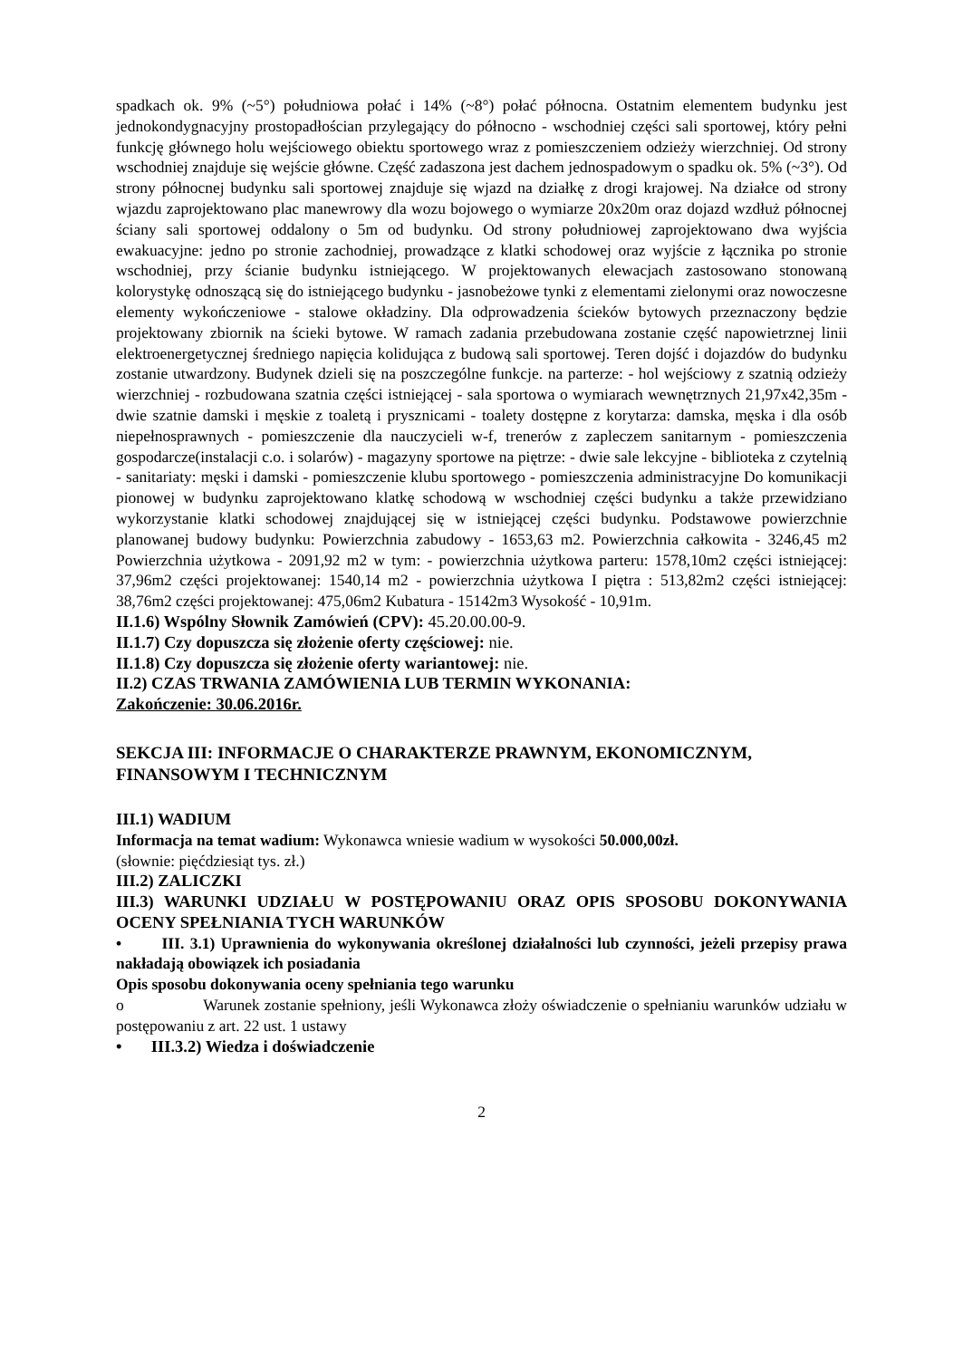spadkach ok. 9% (~5°) południowa połać i 14% (~8°) połać północna. Ostatnim elementem budynku jest jednokondygnacyjny prostopadłościan przylegający do północno - wschodniej części sali sportowej, który pełni funkcję głównego holu wejściowego obiektu sportowego wraz z pomieszczeniem odzieży wierzchniej. Od strony wschodniej znajduje się wejście główne. Część zadaszona jest dachem jednospadowym o spadku ok. 5% (~3°). Od strony północnej budynku sali sportowej znajduje się wjazd na działkę z drogi krajowej. Na działce od strony wjazdu zaprojektowano plac manewrowy dla wozu bojowego o wymiarze 20x20m oraz dojazd wzdłuż północnej ściany sali sportowej oddalony o 5m od budynku. Od strony południowej zaprojektowano dwa wyjścia ewakuacyjne: jedno po stronie zachodniej, prowadzące z klatki schodowej oraz wyjście z łącznika po stronie wschodniej, przy ścianie budynku istniejącego. W projektowanych elewacjach zastosowano stonowaną kolorystykę odnoszącą się do istniejącego budynku - jasnobeżowe tynki z elementami zielonymi oraz nowoczesne elementy wykończeniowe - stalowe okładziny. Dla odprowadzenia ścieków bytowych przeznaczony będzie projektowany zbiornik na ścieki bytowe. W ramach zadania przebudowana zostanie część napowietrznej linii elektroenergetycznej średniego napięcia kolidująca z budową sali sportowej. Teren dojść i dojazdów do budynku zostanie utwardzony. Budynek dzieli się na poszczególne funkcje. na parterze: - hol wejściowy z szatnią odzieży wierzchniej - rozbudowana szatnia części istniejącej - sala sportowa o wymiarach wewnętrznych 21,97x42,35m - dwie szatnie damski i męskie z toaletą i prysznicami - toalety dostępne z korytarza: damska, męska i dla osób niepełnosprawnych - pomieszczenie dla nauczycieli w-f, trenerów z zapleczem sanitarnym - pomieszczenia gospodarcze(instalacji c.o. i solarów) - magazyny sportowe na piętrze: - dwie sale lekcyjne - biblioteka z czytelnią - sanitariaty: męski i damski - pomieszczenie klubu sportowego - pomieszczenia administracyjne Do komunikacji pionowej w budynku zaprojektowano klatkę schodową w wschodniej części budynku a także przewidziano wykorzystanie klatki schodowej znajdującej się w istniejącej części budynku. Podstawowe powierzchnie planowanej budowy budynku: Powierzchnia zabudowy - 1653,63 m2. Powierzchnia całkowita - 3246,45 m2 Powierzchnia użytkowa - 2091,92 m2 w tym: - powierzchnia użytkowa parteru: 1578,10m2 części istniejącej: 37,96m2 części projektowanej: 1540,14 m2 - powierzchnia użytkowa I piętra : 513,82m2 części istniejącej: 38,76m2 części projektowanej: 475,06m2 Kubatura - 15142m3 Wysokość - 10,91m.
II.1.6) Wspólny Słownik Zamówień (CPV): 45.20.00.00-9.
II.1.7) Czy dopuszcza się złożenie oferty częściowej: nie.
II.1.8) Czy dopuszcza się złożenie oferty wariantowej: nie.
II.2) CZAS TRWANIA ZAMÓWIENIA LUB TERMIN WYKONANIA:
Zakończenie: 30.06.2016r.
SEKCJA III: INFORMACJE O CHARAKTERZE PRAWNYM, EKONOMICZNYM, FINANSOWYM I TECHNICZNYM
III.1) WADIUM
Informacja na temat wadium: Wykonawca wniesie wadium w wysokości 50.000,00zł.
(słownie: pięćdziesiąt tys. zł.)
III.2) ZALICZKI
III.3) WARUNKI UDZIAŁU W POSTĘPOWANIU ORAZ OPIS SPOSOBU DOKONYWANIA OCENY SPEŁNIANIA TYCH WARUNKÓW
• III. 3.1) Uprawnienia do wykonywania określonej działalności lub czynności, jeżeli przepisy prawa nakładają obowiązek ich posiadania
Opis sposobu dokonywania oceny spełniania tego warunku
o Warunek zostanie spełniony, jeśli Wykonawca złoży oświadczenie o spełnianiu warunków udziału w postępowaniu z art. 22 ust. 1 ustawy
• III.3.2) Wiedza i doświadczenie
2